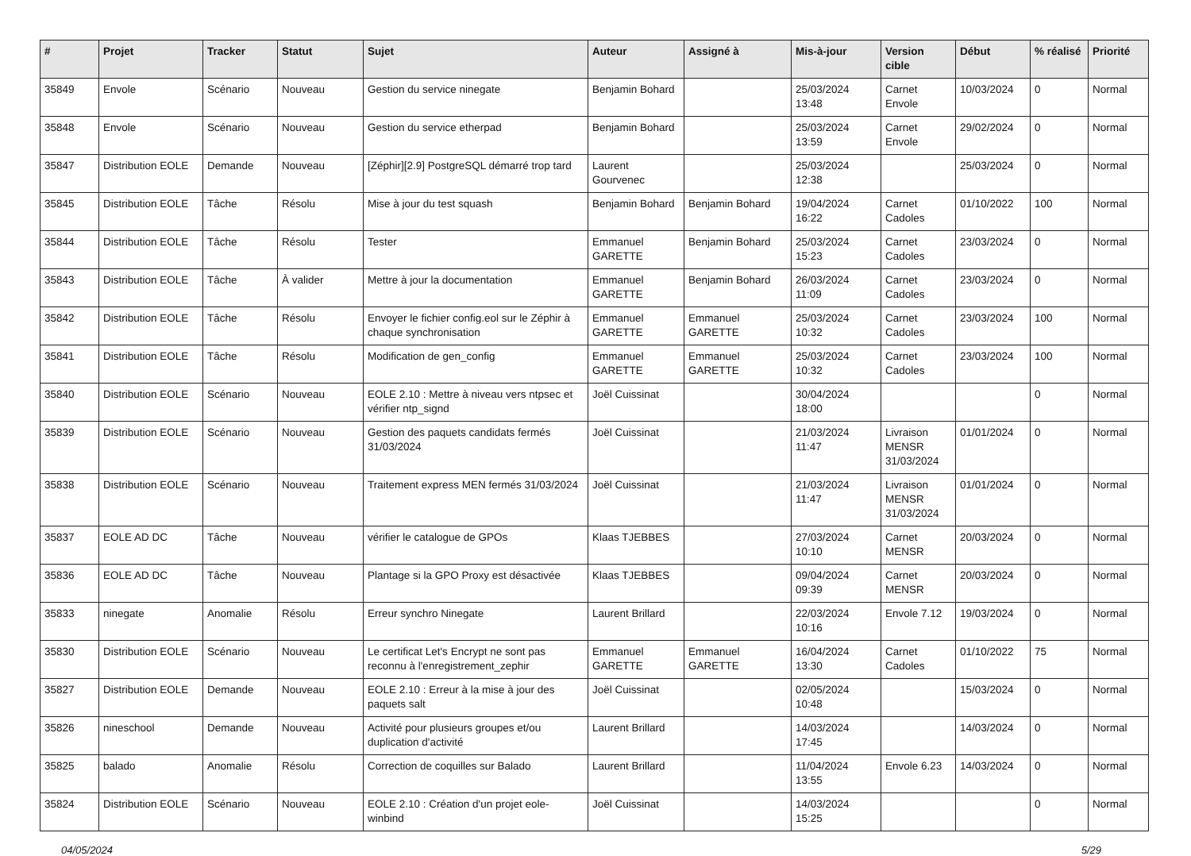| # | Projet | Tracker | Statut | Sujet | Auteur | Assigné à | Mis-à-jour | Version cible | Début | % réalisé | Priorité |
| --- | --- | --- | --- | --- | --- | --- | --- | --- | --- | --- | --- |
| 35849 | Envole | Scénario | Nouveau | Gestion du service ninegate | Benjamin Bohard | | 25/03/2024 13:48 | Carnet Envole | 10/03/2024 | 0 | Normal |
| 35848 | Envole | Scénario | Nouveau | Gestion du service etherpad | Benjamin Bohard | | 25/03/2024 13:59 | Carnet Envole | 29/02/2024 | 0 | Normal |
| 35847 | Distribution EOLE | Demande | Nouveau | [Zéphir][2.9] PostgreSQL démarré trop tard | Laurent Gourvenec | | 25/03/2024 12:38 | | 25/03/2024 | 0 | Normal |
| 35845 | Distribution EOLE | Tâche | Résolu | Mise à jour du test squash | Benjamin Bohard | Benjamin Bohard | 19/04/2024 16:22 | Carnet Cadoles | 01/10/2022 | 100 | Normal |
| 35844 | Distribution EOLE | Tâche | Résolu | Tester | Emmanuel GARETTE | Benjamin Bohard | 25/03/2024 15:23 | Carnet Cadoles | 23/03/2024 | 0 | Normal |
| 35843 | Distribution EOLE | Tâche | À valider | Mettre à jour la documentation | Emmanuel GARETTE | Benjamin Bohard | 26/03/2024 11:09 | Carnet Cadoles | 23/03/2024 | 0 | Normal |
| 35842 | Distribution EOLE | Tâche | Résolu | Envoyer le fichier config.eol sur le Zéphir à chaque synchronisation | Emmanuel GARETTE | Emmanuel GARETTE | 25/03/2024 10:32 | Carnet Cadoles | 23/03/2024 | 100 | Normal |
| 35841 | Distribution EOLE | Tâche | Résolu | Modification de gen_config | Emmanuel GARETTE | Emmanuel GARETTE | 25/03/2024 10:32 | Carnet Cadoles | 23/03/2024 | 100 | Normal |
| 35840 | Distribution EOLE | Scénario | Nouveau | EOLE 2.10 : Mettre à niveau vers ntpsec et vérifier ntp_signd | Joël Cuissinat | | 30/04/2024 18:00 | | | 0 | Normal |
| 35839 | Distribution EOLE | Scénario | Nouveau | Gestion des paquets candidats fermés 31/03/2024 | Joël Cuissinat | | 21/03/2024 11:47 | Livraison MENSR 31/03/2024 | 01/01/2024 | 0 | Normal |
| 35838 | Distribution EOLE | Scénario | Nouveau | Traitement express MEN fermés 31/03/2024 | Joël Cuissinat | | 21/03/2024 11:47 | Livraison MENSR 31/03/2024 | 01/01/2024 | 0 | Normal |
| 35837 | EOLE AD DC | Tâche | Nouveau | vérifier le catalogue de GPOs | Klaas TJEBBES | | 27/03/2024 10:10 | Carnet MENSR | 20/03/2024 | 0 | Normal |
| 35836 | EOLE AD DC | Tâche | Nouveau | Plantage si la GPO Proxy est désactivée | Klaas TJEBBES | | 09/04/2024 09:39 | Carnet MENSR | 20/03/2024 | 0 | Normal |
| 35833 | ninegate | Anomalie | Résolu | Erreur synchro Ninegate | Laurent Brillard | | 22/03/2024 10:16 | Envole 7.12 | 19/03/2024 | 0 | Normal |
| 35830 | Distribution EOLE | Scénario | Nouveau | Le certificat Let's Encrypt ne sont pas reconnu à l'enregistrement_zephir | Emmanuel GARETTE | Emmanuel GARETTE | 16/04/2024 13:30 | Carnet Cadoles | 01/10/2022 | 75 | Normal |
| 35827 | Distribution EOLE | Demande | Nouveau | EOLE 2.10 : Erreur à la mise à jour des paquets salt | Joël Cuissinat | | 02/05/2024 10:48 | | 15/03/2024 | 0 | Normal |
| 35826 | nineschool | Demande | Nouveau | Activité pour plusieurs groupes et/ou duplication d'activité | Laurent Brillard | | 14/03/2024 17:45 | | 14/03/2024 | 0 | Normal |
| 35825 | balado | Anomalie | Résolu | Correction de coquilles sur Balado | Laurent Brillard | | 11/04/2024 13:55 | Envole 6.23 | 14/03/2024 | 0 | Normal |
| 35824 | Distribution EOLE | Scénario | Nouveau | EOLE 2.10 : Création d'un projet eole-winbind | Joël Cuissinat | | 14/03/2024 15:25 | | | 0 | Normal |
04/05/2024 5/29